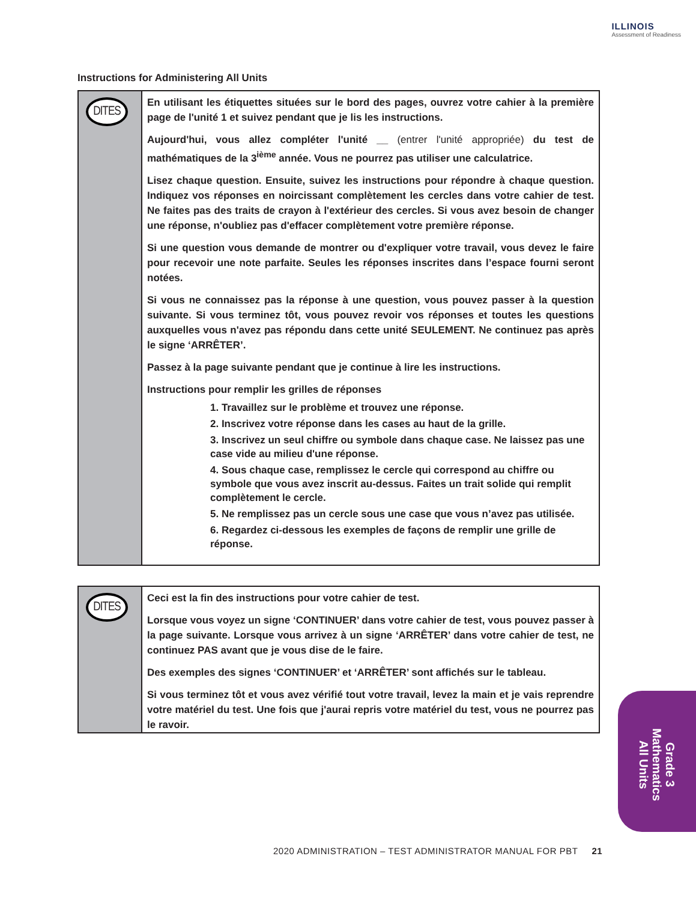ILLINOIS
Assessment of Readiness
Instructions for Administering All Units
DITES
En utilisant les étiquettes situées sur le bord des pages, ouvrez votre cahier à la première page de l'unité 1 et suivez pendant que je lis les instructions.
Aujourd'hui, vous allez compléter l'unité __ (entrer l'unité appropriée) du test de mathématiques de la 3<sup>ième</sup> année. Vous ne pourrez pas utiliser une calculatrice.
Lisez chaque question. Ensuite, suivez les instructions pour répondre à chaque question. Indiquez vos réponses en noircissant complètement les cercles dans votre cahier de test. Ne faites pas des traits de crayon à l'extérieur des cercles. Si vous avez besoin de changer une réponse, n'oubliez pas d'effacer complètement votre première réponse.
Si une question vous demande de montrer ou d'expliquer votre travail, vous devez le faire pour recevoir une note parfaite. Seules les réponses inscrites dans l’espace fourni seront notées.
Si vous ne connaissez pas la réponse à une question, vous pouvez passer à la question suivante. Si vous terminez tôt, vous pouvez revoir vos réponses et toutes les questions auxquelles vous n'avez pas répondu dans cette unité SEULEMENT. Ne continuez pas après le signe ‘ARRÊTER’.
Passez à la page suivante pendant que je continue à lire les instructions.
Instructions pour remplir les grilles de réponses
1. Travaillez sur le problème et trouvez une réponse.
2. Inscrivez votre réponse dans les cases au haut de la grille.
3. Inscrivez un seul chiffre ou symbole dans chaque case. Ne laissez pas une case vide au milieu d'une réponse.
4. Sous chaque case, remplissez le cercle qui correspond au chiffre ou symbole que vous avez inscrit au-dessus. Faites un trait solide qui remplit complètement le cercle.
5. Ne remplissez pas un cercle sous une case que vous n’avez pas utilisée.
6. Regardez ci-dessous les exemples de façons de remplir une grille de réponse.
DITES
Ceci est la fin des instructions pour votre cahier de test.
Lorsque vous voyez un signe ‘CONTINUER’ dans votre cahier de test, vous pouvez passer à la page suivante. Lorsque vous arrivez à un signe ‘ARRÊTER’ dans votre cahier de test, ne continuez PAS avant que je vous dise de le faire.
Des exemples des signes ‘CONTINUER’ et ‘ARRÊTER’ sont affichés sur le tableau.
Si vous terminez tôt et vous avez vérifié tout votre travail, levez la main et je vais reprendre votre matériel du test. Une fois que j'aurai repris votre matériel du test, vous ne pourrez pas le ravoir.
Grade 3
Mathematics
All Units
2020 ADMINISTRATION – TEST ADMINISTRATOR MANUAL FOR PBT 21